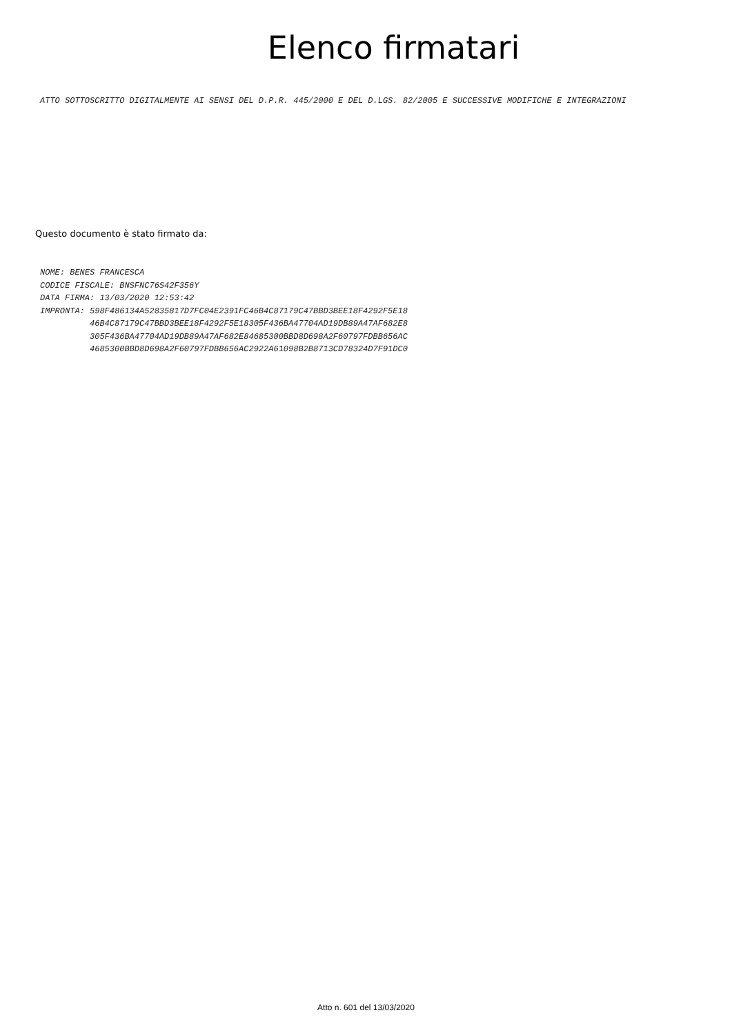Elenco firmatari
ATTO SOTTOSCRITTO DIGITALMENTE AI SENSI DEL D.P.R. 445/2000 E DEL D.LGS. 82/2005 E SUCCESSIVE MODIFICHE E INTEGRAZIONI
Questo documento è stato firmato da:
NOME: BENES FRANCESCA
CODICE FISCALE: BNSFNC76S42F356Y
DATA FIRMA: 13/03/2020 12:53:42
IMPRONTA: 598F486134A52835817D7FC04E2391FC46B4C87179C47BBD3BEE18F4292F5E18
          46B4C87179C47BBD3BEE18F4292F5E18305F436BA47704AD19DB89A47AF682E8
          305F436BA47704AD19DB89A47AF682E84685300BBD8D698A2F60797FDBB656AC
          4685300BBD8D698A2F60797FDBB656AC2922A61098B2B8713CD78324D7F91DC0
Atto n. 601 del 13/03/2020